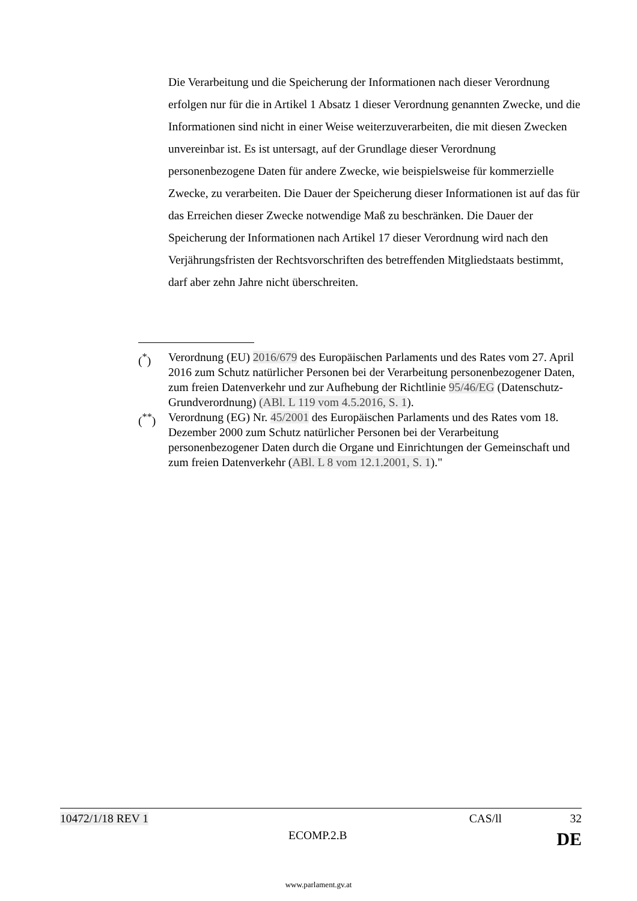Die Verarbeitung und die Speicherung der Informationen nach dieser Verordnung erfolgen nur für die in Artikel 1 Absatz 1 dieser Verordnung genannten Zwecke, und die Informationen sind nicht in einer Weise weiterzuverarbeiten, die mit diesen Zwecken unvereinbar ist. Es ist untersagt, auf der Grundlage dieser Verordnung personenbezogene Daten für andere Zwecke, wie beispielsweise für kommerzielle Zwecke, zu verarbeiten. Die Dauer der Speicherung dieser Informationen ist auf das für das Erreichen dieser Zwecke notwendige Maß zu beschränken. Die Dauer der Speicherung der Informationen nach Artikel 17 dieser Verordnung wird nach den Verjährungsfristen der Rechtsvorschriften des betreffenden Mitgliedstaats bestimmt, darf aber zehn Jahre nicht überschreiten.
(<sup>*</sup>) Verordnung (EU) 2016/679 des Europäischen Parlaments und des Rates vom 27. April 2016 zum Schutz natürlicher Personen bei der Verarbeitung personenbezogener Daten, zum freien Datenverkehr und zur Aufhebung der Richtlinie 95/46/EG (Datenschutz-Grundverordnung) (ABl. L 119 vom 4.5.2016, S. 1).
(<sup>**</sup>) Verordnung (EG) Nr. 45/2001 des Europäischen Parlaments und des Rates vom 18. Dezember 2000 zum Schutz natürlicher Personen bei der Verarbeitung personenbezogener Daten durch die Organe und Einrichtungen der Gemeinschaft und zum freien Datenverkehr (ABl. L 8 vom 12.1.2001, S. 1)."
10472/1/18 REV 1 CAS/ll 32
ECOMP.2.B DE
www.parlament.gv.at